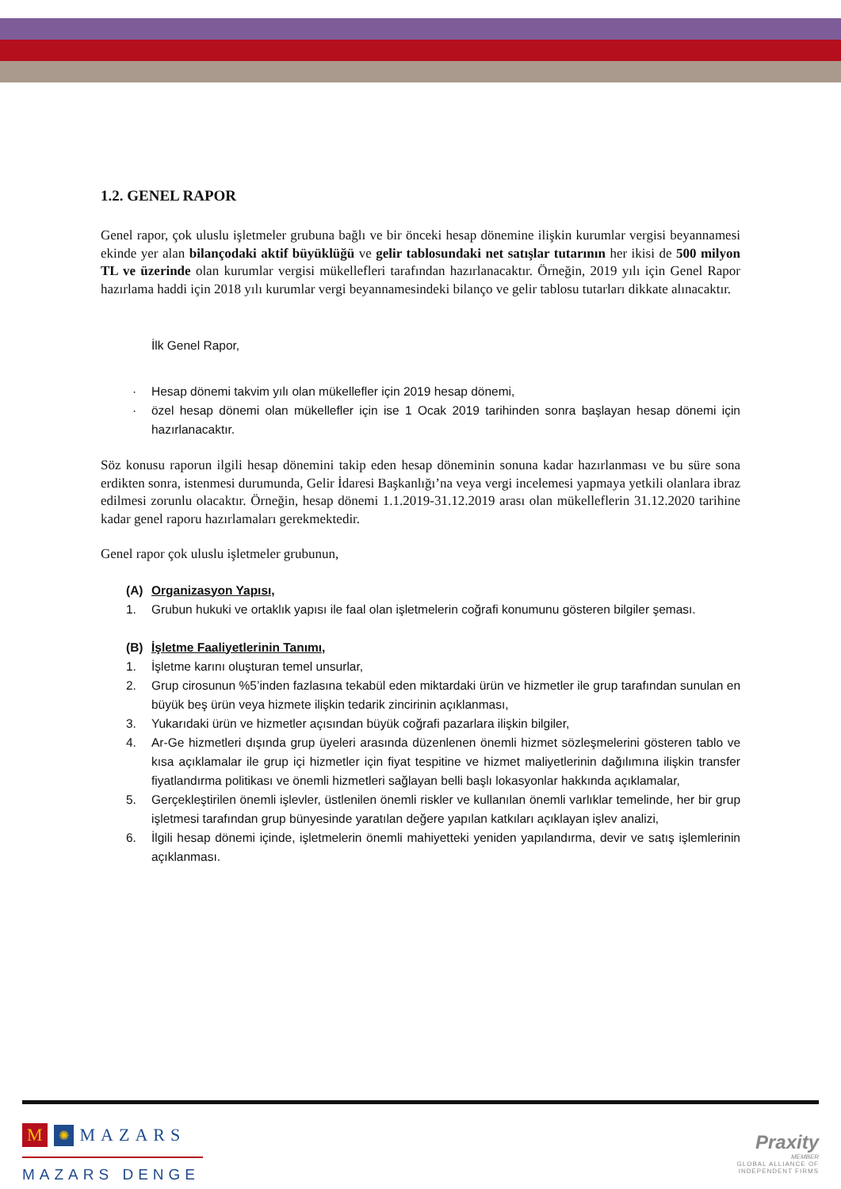1.2. GENEL RAPOR
Genel rapor, çok uluslu işletmeler grubuna bağlı ve bir önceki hesap dönemine ilişkin kurumlar vergisi beyannamesi ekinde yer alan bilançodaki aktif büyüklüğü ve gelir tablosundaki net satışlar tutarının her ikisi de 500 milyon TL ve üzerinde olan kurumlar vergisi mükellefleri tarafından hazırlanacaktır. Örneğin, 2019 yılı için Genel Rapor hazırlama haddi için 2018 yılı kurumlar vergi beyannamesindeki bilanço ve gelir tablosu tutarları dikkate alınacaktır.
İlk Genel Rapor,
· Hesap dönemi takvim yılı olan mükellefler için 2019 hesap dönemi,
· özel hesap dönemi olan mükellefler için ise 1 Ocak 2019 tarihinden sonra başlayan hesap dönemi için hazırlanacaktır.
Söz konusu raporun ilgili hesap dönemini takip eden hesap döneminin sonuna kadar hazırlanması ve bu süre sona erdikten sonra, istenmesi durumunda, Gelir İdaresi Başkanlığı’na veya vergi incelemesi yapmaya yetkili olanlara ibraz edilmesi zorunlu olacaktır. Örneğin, hesap dönemi 1.1.2019-31.12.2019 arası olan mükelleflerin 31.12.2020 tarihine kadar genel raporu hazırlamaları gerekmektedir.
Genel rapor çok uluslu işletmeler grubunun,
(A) Organizasyon Yapısı,
1. Grubun hukuki ve ortaklık yapısı ile faal olan işletmelerin coğrafi konumunu gösteren bilgiler şeması.
(B) İşletme Faaliyetlerinin Tanımı,
1. İşletme karını oluşturan temel unsurlar,
2. Grup cirosunun %5’inden fazlasına tekabül eden miktardaki ürün ve hizmetler ile grup tarafından sunulan en büyük beş ürün veya hizmete ilişkin tedarik zincirinin açıklanması,
3. Yukarıdaki ürün ve hizmetler açısından büyük coğrafi pazarlara ilişkin bilgiler,
4. Ar-Ge hizmetleri dışında grup üyeleri arasında düzenlenen önemli hizmet sözleşmelerini gösteren tablo ve kısa açıklamalar ile grup içi hizmetler için fiyat tespitine ve hizmet maliyetlerinin dağılımına ilişkin transfer fiyatlandırma politikası ve önemli hizmetleri sağlayan belli başlı lokasyonlar hakkında açıklamalar,
5. Gerçekleştirilen önemli işlevler, üstlenilen önemli riskler ve kullanılan önemli varlıklar temelinde, her bir grup işletmesi tarafından grup bünyesinde yaratılan değere yapılan katkıları açıklayan işlev analizi,
6. İlgili hesap dönemi içinde, işletmelerin önemli mahiyetteki yeniden yapılandırma, devir ve satış işlemlerinin açıklanması.
M ✺ MAZARS
MAZARS DENGE
Praxity
MEMBER
GLOBAL ALLIANCE OF
INDEPENDENT FIRMS